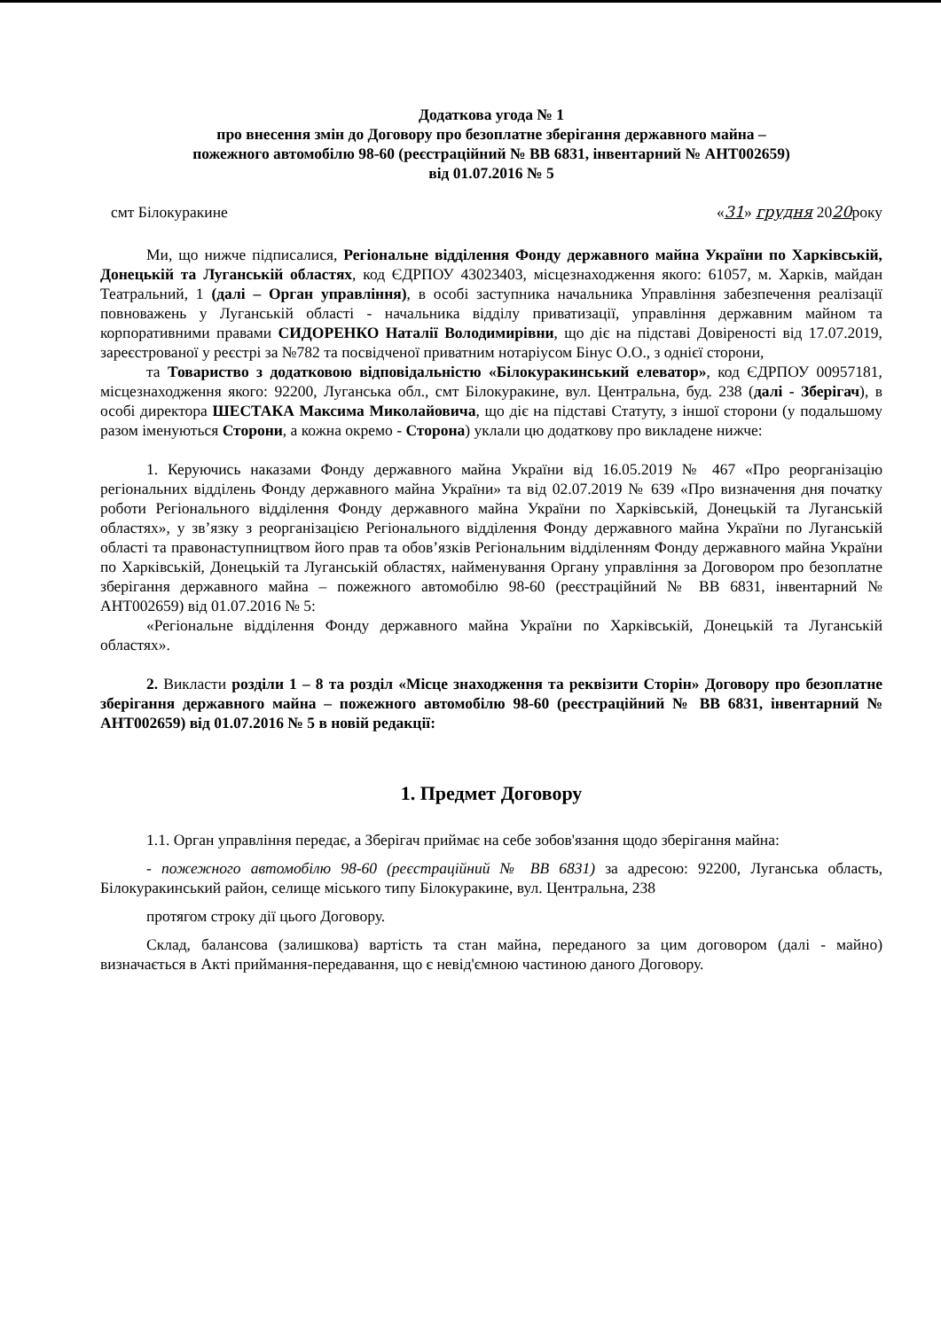Додаткова угода № 1
про внесення змін до Договору про безоплатне зберігання державного майна –
пожежного автомобілю 98-60 (реєстраційний № ВВ 6831, інвентарний № АНТ002659)
від 01.07.2016 № 5
смт Білокуракине «31» грудня 2020року
Ми, що нижче підписалися, Регіональне відділення Фонду державного майна України по Харківській, Донецькій та Луганській областях, код ЄДРПОУ 43023403, місцезнаходження якого: 61057, м. Харків, майдан Театральний, 1 (далі – Орган управління), в особі заступника начальника Управління забезпечення реалізації повноважень у Луганській області - начальника відділу приватизації, управління державним майном та корпоративними правами СИДОРЕНКО Наталії Володимирівни, що діє на підставі Довіреності від 17.07.2019, зареєстрованої у реєстрі за №782 та посвідченої приватним нотаріусом Бінус О.О., з однієї сторони,
та Товариство з додатковою відповідальністю «Білокуракинський елеватор», код ЄДРПОУ 00957181, місцезнаходження якого: 92200, Луганська обл., смт Білокуракине, вул. Центральна, буд. 238 (далі - Зберігач), в особі директора ШЕСТАКА Максима Миколайовича, що діє на підставі Статуту, з іншої сторони (у подальшому разом іменуються Сторони, а кожна окремо - Сторона) уклали цю додаткову про викладене нижче:
1. Керуючись наказами Фонду державного майна України від 16.05.2019 № 467 «Про реорганізацію регіональних відділень Фонду державного майна України» та від 02.07.2019 № 639 «Про визначення дня початку роботи Регіонального відділення Фонду державного майна України по Харківській, Донецькій та Луганській областях», у зв’язку з реорганізацією Регіонального відділення Фонду державного майна України по Луганській області та правонаступництвом його прав та обов’язків Регіональним відділенням Фонду державного майна України по Харківській, Донецькій та Луганській областях, найменування Органу управління за Договором про безоплатне зберігання державного майна – пожежного автомобілю 98-60 (реєстраційний № ВВ 6831, інвентарний № АНТ002659) від 01.07.2016 № 5:
«Регіональне відділення Фонду державного майна України по Харківській, Донецькій та Луганській областях».
2. Викласти розділи 1 – 8 та розділ «Місце знаходження та реквізити Сторін» Договору про безоплатне зберігання державного майна – пожежного автомобілю 98-60 (реєстраційний № ВВ 6831, інвентарний № АНТ002659) від 01.07.2016 № 5 в новій редакції:
1. Предмет Договору
1.1. Орган управління передає, а Зберігач приймає на себе зобов'язання щодо зберігання майна:
- пожежного автомобілю 98-60 (реєстраційний № ВВ 6831) за адресою: 92200, Луганська область, Білокуракинський район, селище міського типу Білокуракине, вул. Центральна, 238
протягом строку дії цього Договору.
Склад, балансова (залишкова) вартість та стан майна, переданого за цим договором (далі - майно) визначається в Акті приймання-передавання, що є невід'ємною частиною даного Договору.